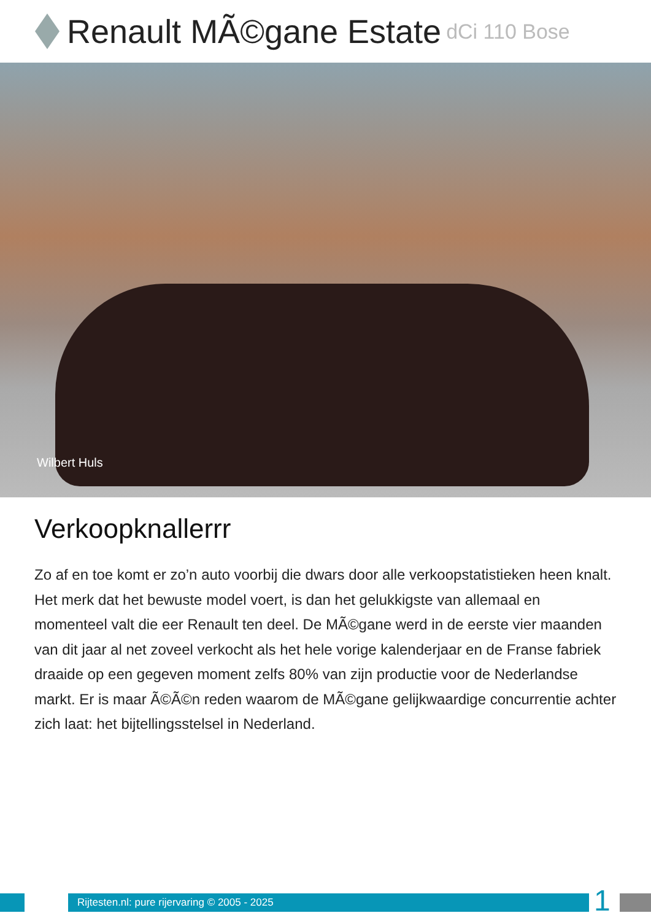Renault MÃ©gane Estate dCi 110 Bose
Wilbert Huls
Verkoopknallerrr
Zo af en toe komt er zo’n auto voorbij die dwars door alle verkoopstatistieken heen knalt. Het merk dat het bewuste model voert, is dan het gelukkigste van allemaal en momenteel valt die eer Renault ten deel. De MÃ©gane werd in de eerste vier maanden van dit jaar al net zoveel verkocht als het hele vorige kalenderjaar en de Franse fabriek draaide op een gegeven moment zelfs 80% van zijn productie voor de Nederlandse markt. Er is maar Ã©Ã©n reden waarom de MÃ©gane gelijkwaardige concurrentie achter zich laat: het bijtellingsstelsel in Nederland.
Rijtesten.nl: pure rijervaring © 2005 - 2025
1